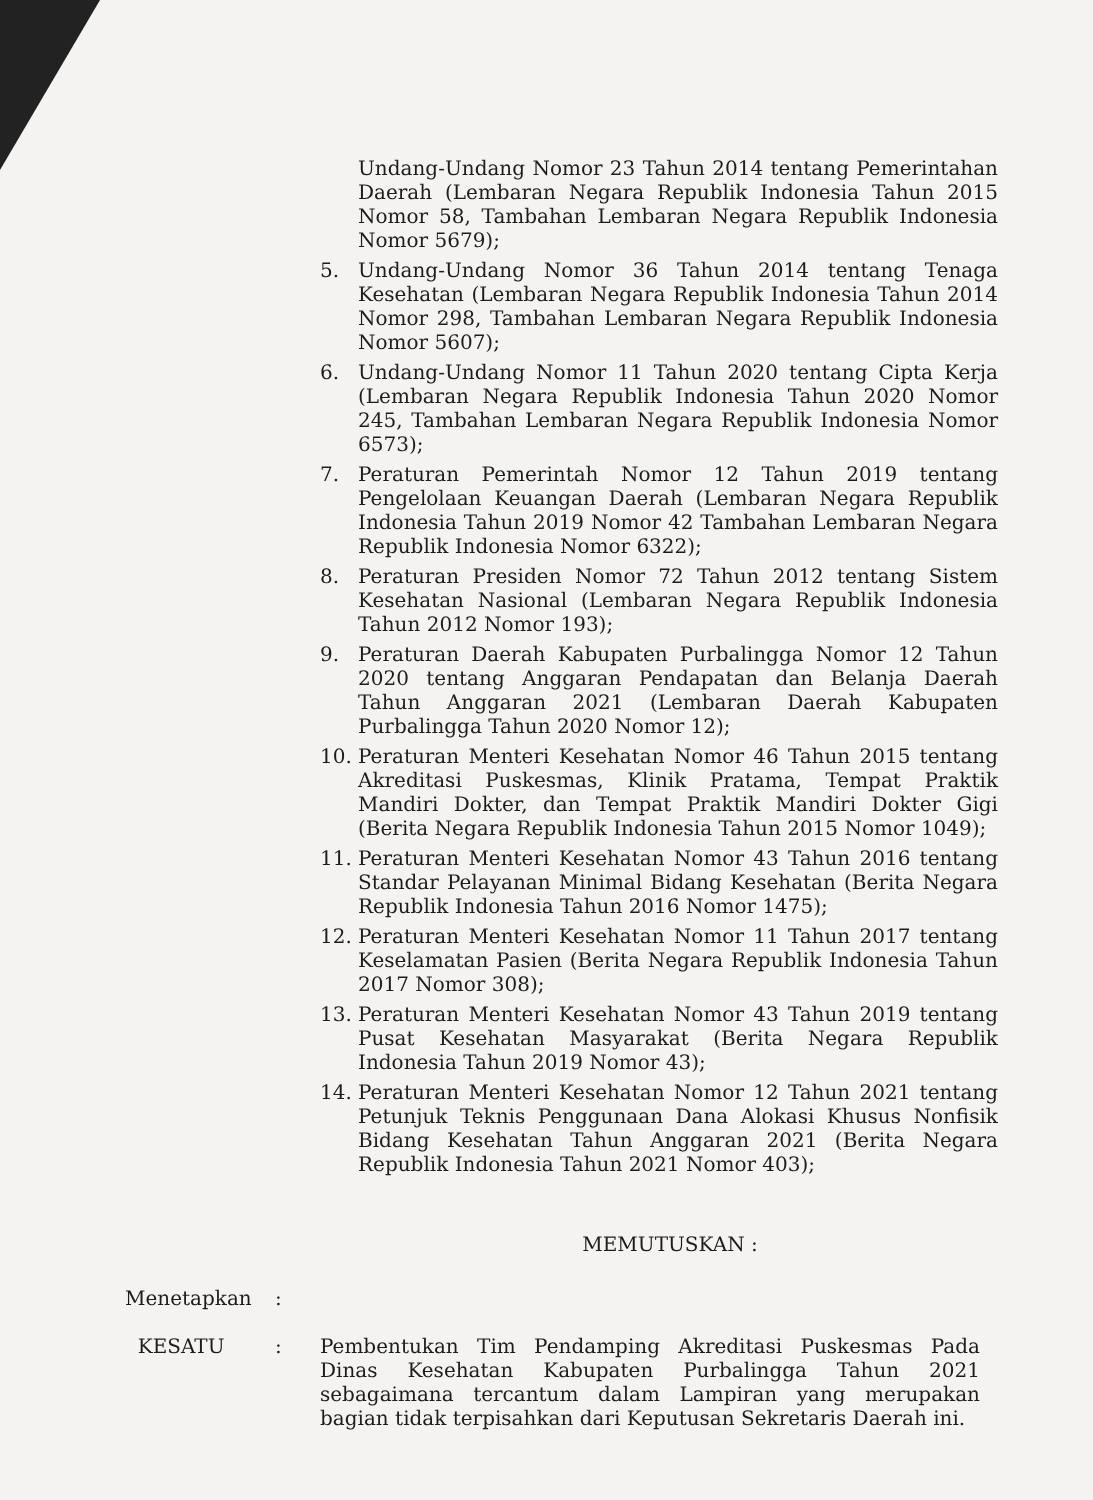Undang-Undang Nomor 23 Tahun 2014 tentang Pemerintahan Daerah (Lembaran Negara Republik Indonesia Tahun 2015 Nomor 58, Tambahan Lembaran Negara Republik Indonesia Nomor 5679);
5. Undang-Undang Nomor 36 Tahun 2014 tentang Tenaga Kesehatan (Lembaran Negara Republik Indonesia Tahun 2014 Nomor 298, Tambahan Lembaran Negara Republik Indonesia Nomor 5607);
6. Undang-Undang Nomor 11 Tahun 2020 tentang Cipta Kerja (Lembaran Negara Republik Indonesia Tahun 2020 Nomor 245, Tambahan Lembaran Negara Republik Indonesia Nomor 6573);
7. Peraturan Pemerintah Nomor 12 Tahun 2019 tentang Pengelolaan Keuangan Daerah (Lembaran Negara Republik Indonesia Tahun 2019 Nomor 42 Tambahan Lembaran Negara Republik Indonesia Nomor 6322);
8. Peraturan Presiden Nomor 72 Tahun 2012 tentang Sistem Kesehatan Nasional (Lembaran Negara Republik Indonesia Tahun 2012 Nomor 193);
9. Peraturan Daerah Kabupaten Purbalingga Nomor 12 Tahun 2020 tentang Anggaran Pendapatan dan Belanja Daerah Tahun Anggaran 2021 (Lembaran Daerah Kabupaten Purbalingga Tahun 2020 Nomor 12);
10. Peraturan Menteri Kesehatan Nomor 46 Tahun 2015 tentang Akreditasi Puskesmas, Klinik Pratama, Tempat Praktik Mandiri Dokter, dan Tempat Praktik Mandiri Dokter Gigi (Berita Negara Republik Indonesia Tahun 2015 Nomor 1049);
11. Peraturan Menteri Kesehatan Nomor 43 Tahun 2016 tentang Standar Pelayanan Minimal Bidang Kesehatan (Berita Negara Republik Indonesia Tahun 2016 Nomor 1475);
12. Peraturan Menteri Kesehatan Nomor 11 Tahun 2017 tentang Keselamatan Pasien (Berita Negara Republik Indonesia Tahun 2017 Nomor 308);
13. Peraturan Menteri Kesehatan Nomor 43 Tahun 2019 tentang Pusat Kesehatan Masyarakat (Berita Negara Republik Indonesia Tahun 2019 Nomor 43);
14. Peraturan Menteri Kesehatan Nomor 12 Tahun 2021 tentang Petunjuk Teknis Penggunaan Dana Alokasi Khusus Nonfisik Bidang Kesehatan Tahun Anggaran 2021 (Berita Negara Republik Indonesia Tahun 2021 Nomor 403);
MEMUTUSKAN :
Menetapkan :
KESATU : Pembentukan Tim Pendamping Akreditasi Puskesmas Pada Dinas Kesehatan Kabupaten Purbalingga Tahun 2021 sebagaimana tercantum dalam Lampiran yang merupakan bagian tidak terpisahkan dari Keputusan Sekretaris Daerah ini.